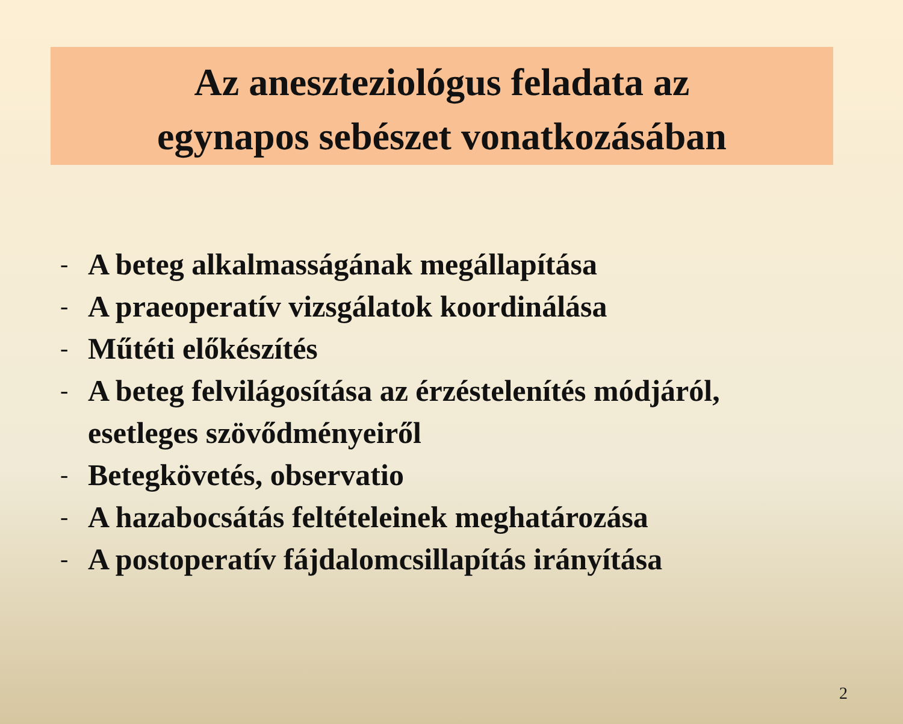Az aneszteziológus feladata az
egynapos sebészet vonatkozásában
- A beteg alkalmasságának megállapítása
- A praeoperatív vizsgálatok koordinálása
- Műtéti előkészítés
- A beteg felvilágosítása az érzéstelenítés módjáról,
esetleges szövődményeiről
- Betegkövetés, observatio
- A hazabocsátás feltételeinek meghatározása
- A postoperatív fájdalomcsillapítás irányítása
2